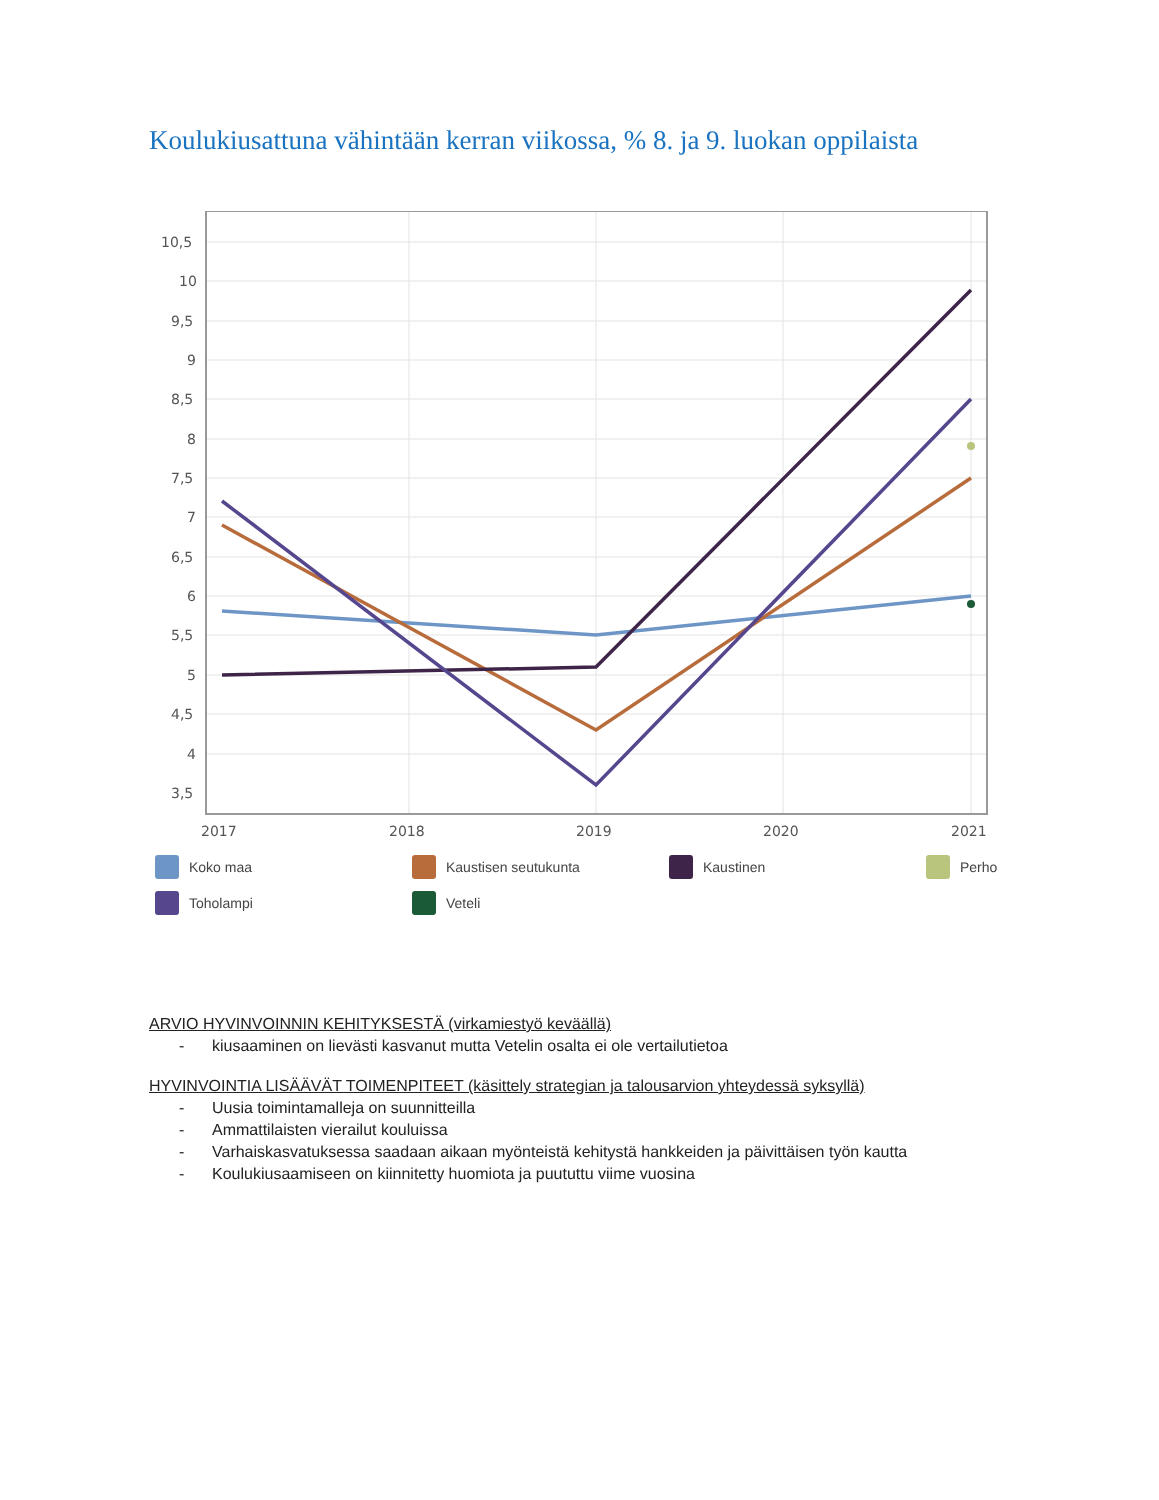Koulukiusattuna vähintään kerran viikossa, % 8. ja 9. luokan oppilaista
10,5
10
9,5
9
8,5
8
7,5
7
6,5
6
5,5
5
4,5
4
3,5
2017
2018
2019
2020
2021
Koko maa
Kaustisen seutukunta
Kaustinen
Perho
Toholampi
Veteli
ARVIO HYVINVOINNIN KEHITYKSESTÄ (virkamiestyö keväällä)
- kiusaaminen on lievästi kasvanut mutta Vetelin osalta ei ole vertailutietoa
HYVINVOINTIA LISÄÄVÄT TOIMENPITEET (käsittely strategian ja talousarvion yhteydessä syksyllä)
- Uusia toimintamalleja on suunnitteilla
- Ammattilaisten vierailut kouluissa
- Varhaiskasvatuksessa saadaan aikaan myönteistä kehitystä hankkeiden ja päivittäisen työn kautta
- Koulukiusaamiseen on kiinnitetty huomiota ja puututtu viime vuosina